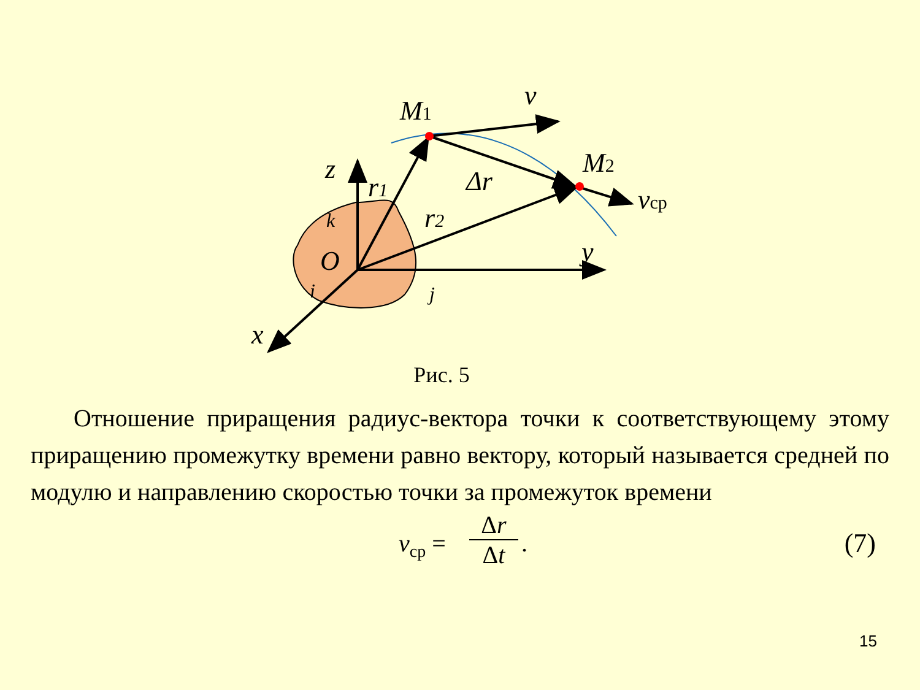M1
M2
v
z
r1
Δr
r2
vср
y
O
x
k
i
j
Рис. 5
Отношение приращения радиус-вектора точки к соответствующему этому приращению промежутку времени равно вектору, который называется средней по модулю и направлению скоростью точки за промежуток времени
v<sub>ср</sub> =
Δr
Δt
. (7)
15